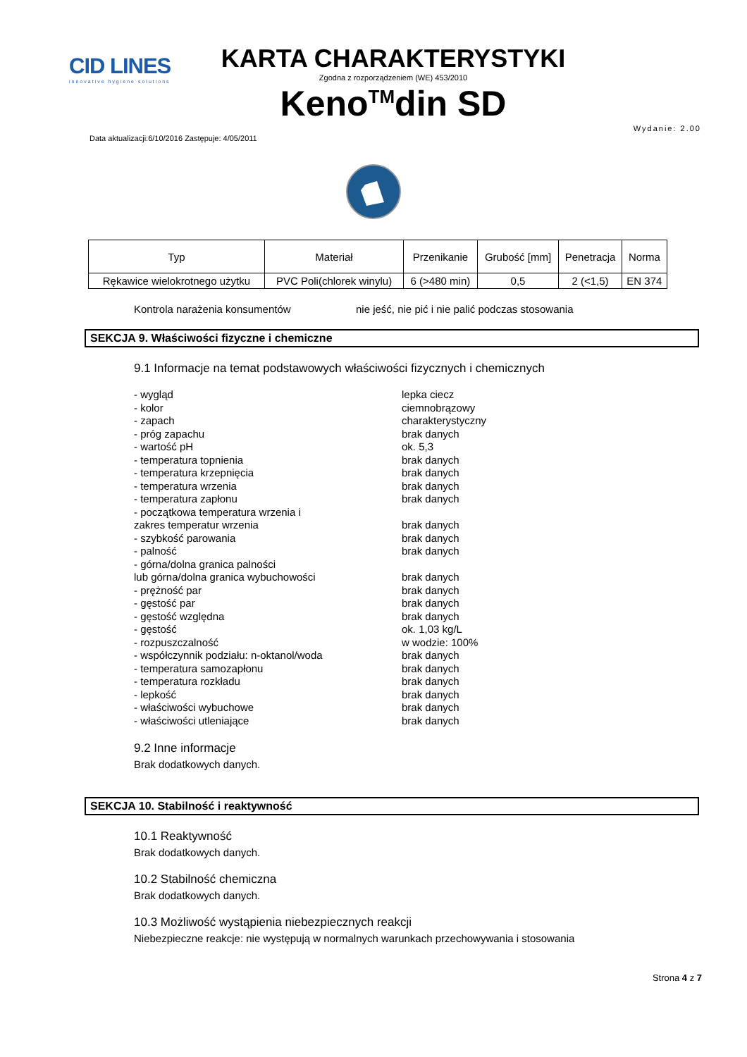CID LINES
innovative hygiene solutions
KARTA CHARAKTERYSTYKI
Zgodna z rozporządzeniem (WE) 453/2010
Keno<sup>TM</sup>din SD
Data aktualizacji:6/10/2016 Zastępuje: 4/05/2011 Wydanie: 2.00
| Typ | Materiał | Przenikanie | Grubość [mm] | Penetracja | Norma |
| --- | --- | --- | --- | --- | --- |
| Rękawice wielokrotnego użytku | PVC Poli(chlorek winylu) | 6 (>480 min) | 0,5 | 2 (<1,5) | EN 374 |
Kontrola narażenia konsumentów nie jeść, nie pić i nie palić podczas stosowania
SEKCJA 9. Właściwości fizyczne i chemiczne
9.1 Informacje na temat podstawowych właściwości fizycznych i chemicznych
- wygląd lepka ciecz
- kolor ciemnobrązowy
- zapach charakterystyczny
- próg zapachu brak danych
- wartość pH ok. 5,3
- temperatura topnienia brak danych
- temperatura krzepnięcia brak danych
- temperatura wrzenia brak danych
- temperatura zapłonu brak danych
- początkowa temperatura wrzenia i
zakres temperatur wrzenia
brak danych
- szybkość parowania brak danych
- palność brak danych
- górna/dolna granica palności
lub górna/dolna granica wybuchowości
brak danych
- prężność par brak danych
- gęstość par brak danych
- gęstość względna brak danych
- gęstość ok. 1,03 kg/L
- rozpuszczalność w wodzie: 100%
- współczynnik podziału: n-oktanol/woda brak danych
- temperatura samozapłonu brak danych
- temperatura rozkładu brak danych
- lepkość brak danych
- właściwości wybuchowe brak danych
- właściwości utleniające brak danych
9.2 Inne informacje
Brak dodatkowych danych.
SEKCJA 10. Stabilność i reaktywność
10.1 Reaktywność
Brak dodatkowych danych.
10.2 Stabilność chemiczna
Brak dodatkowych danych.
10.3 Możliwość wystąpienia niebezpiecznych reakcji
Niebezpieczne reakcje: nie występują w normalnych warunkach przechowywania i stosowania
Strona 4 z 7